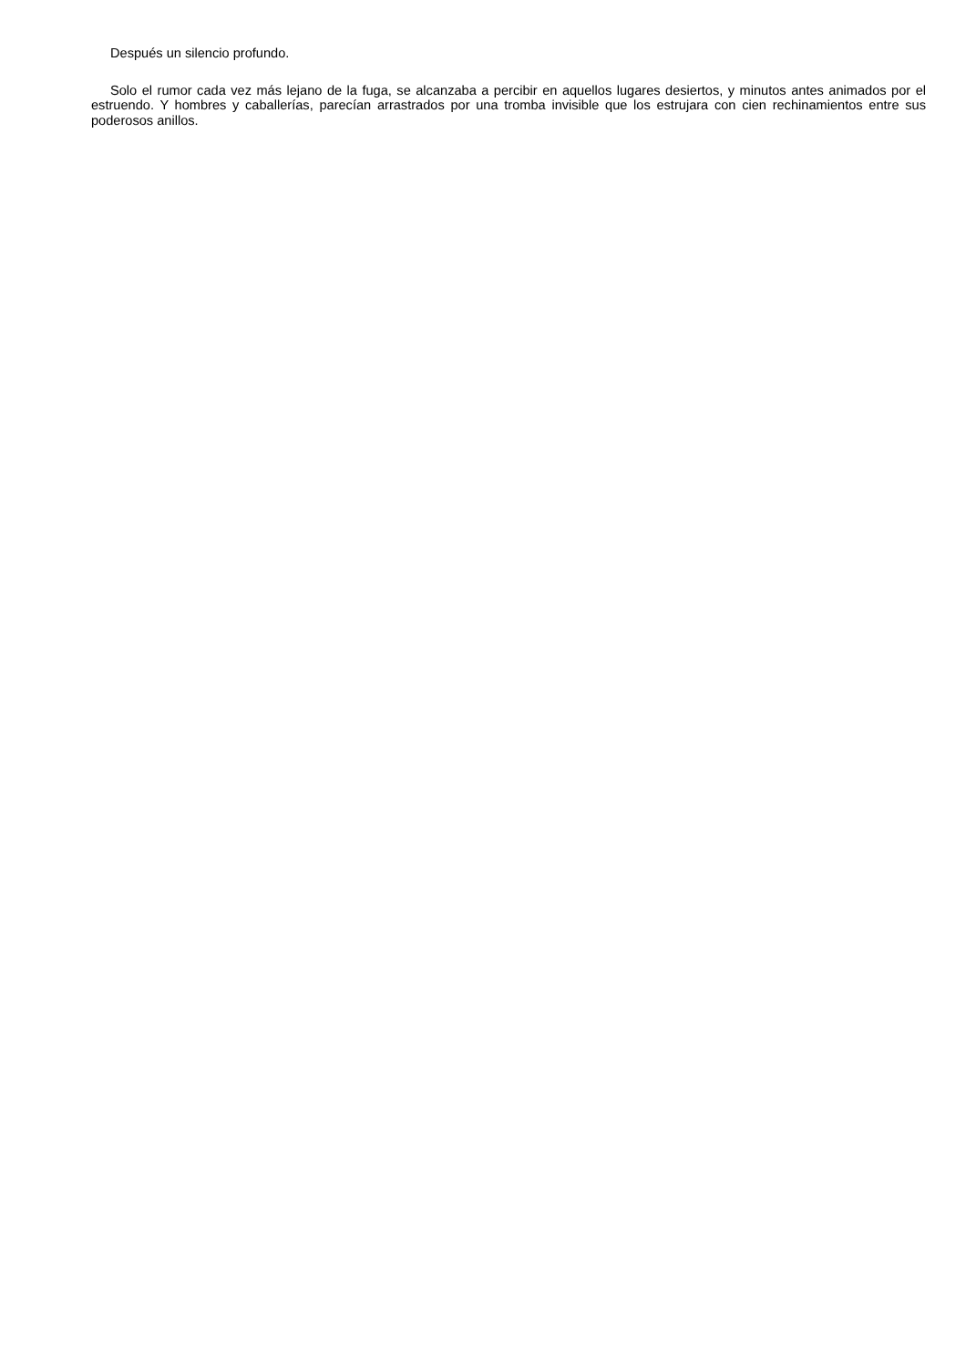Después un silencio profundo.
Solo el rumor cada vez más lejano de la fuga, se alcanzaba a percibir en aquellos lugares desiertos, y minutos antes animados por el estruendo. Y hombres y caballerías, parecían arrastrados por una tromba invisible que los estrujara con cien rechinamientos entre sus poderosos anillos.